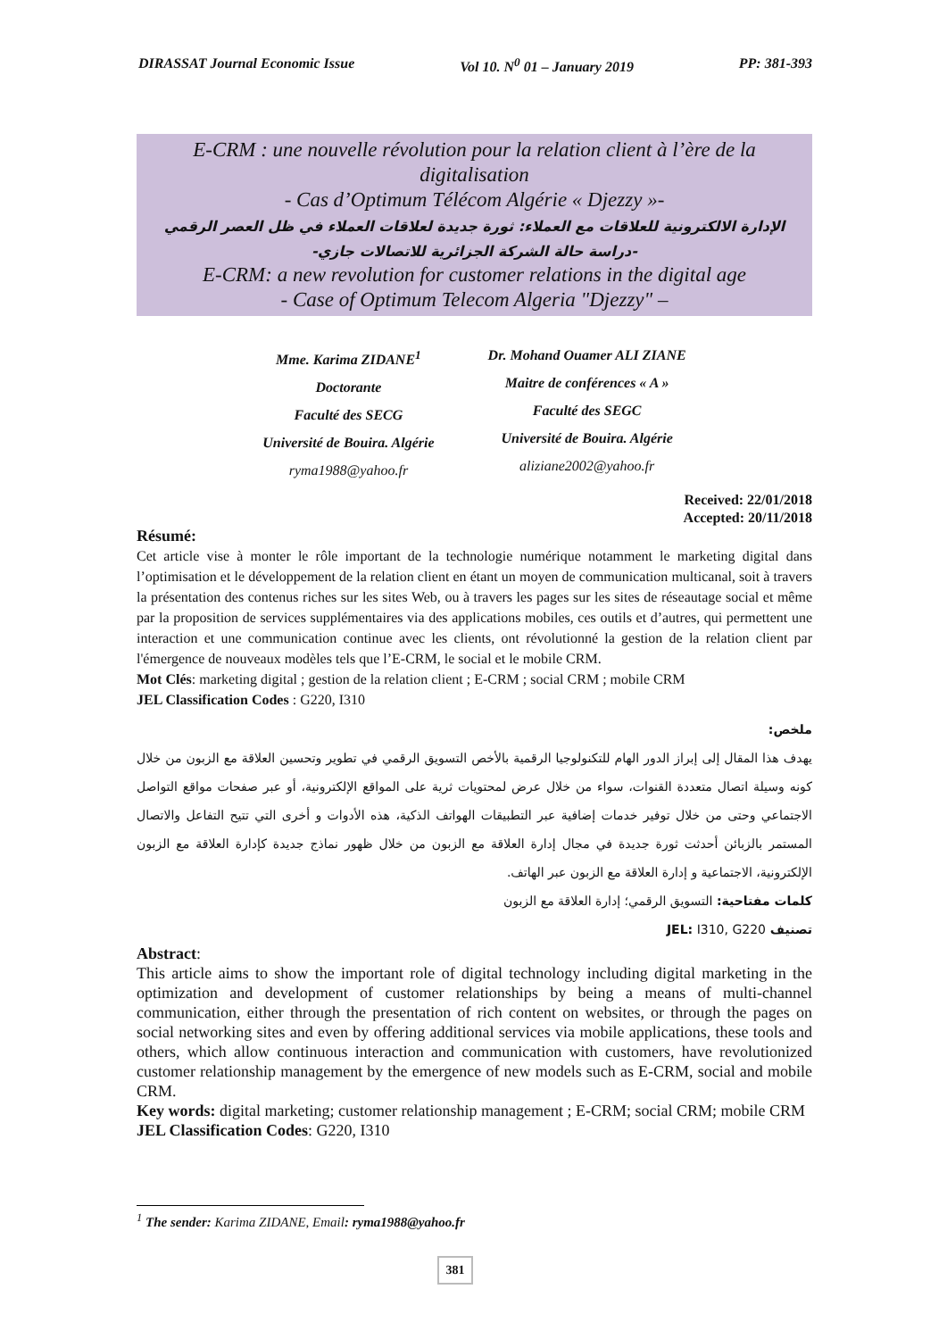DIRASSAT Journal Economic Issue Vol 10. N<sup>0</sup> 01 – January 2019 PP: 381-393
E-CRM : une nouvelle révolution pour la relation client à l’ère de la digitalisation
- Cas d’Optimum Télécom Algérie « Djezzy »-
الإدارة الالكترونية للعلاقات مع العملاء: ثورة جديدة لعلاقات العملاء في ظل العصر الرقمي
-دراسة حالة الشركة الجزائرية للاتصالات جازي-
E-CRM: a new revolution for customer relations in the digital age
- Case of Optimum Telecom Algeria "Djezzy" –
Mme. Karima ZIDANE<sup>1</sup>
Doctorante
Faculté des SECG
Université de Bouira. Algérie
ryma1988@yahoo.fr
Dr. Mohand Ouamer ALI ZIANE
Maitre de conférences « A »
Faculté des SEGC
Université de Bouira. Algérie
aliziane2002@yahoo.fr
Received: 22/01/2018
Accepted: 20/11/2018
Résumé:
Cet article vise à monter le rôle important de la technologie numérique notamment le marketing digital dans l’optimisation et le développement de la relation client en étant un moyen de communication multicanal, soit à travers la présentation des contenus riches sur les sites Web, ou à travers les pages sur les sites de réseautage social et même par la proposition de services supplémentaires via des applications mobiles, ces outils et d’autres, qui permettent une interaction et une communication continue avec les clients, ont révolutionné la gestion de la relation client par l'émergence de nouveaux modèles tels que l’E-CRM, le social et le mobile CRM.
Mot Clés: marketing digital ; gestion de la relation client ; E-CRM ; social CRM ; mobile CRM
JEL Classification Codes : G220, I310
ملخص:
يهدف هذا المقال إلى إبراز الدور الهام للتكنولوجيا الرقمية بالأخص التسويق الرقمي في تطوير وتحسين العلاقة مع الزبون من خلال كونه وسيلة اتصال متعددة القنوات، سواء من خلال عرض لمحتويات ثرية على المواقع الإلكترونية، أو عبر صفحات مواقع التواصل الاجتماعي وحتى من خلال توفير خدمات إضافية عبر التطبيقات الهواتف الذكية، هذه الأدوات و أخرى التي تتيح التفاعل والاتصال المستمر بالزبائن أحدثت ثورة جديدة في مجال إدارة العلاقة مع الزبون من خلال ظهور نماذج جديدة كإدارة العلاقة مع الزبون الإلكترونية، الاجتماعية و إدارة العلاقة مع الزبون عبر الهاتف.
كلمات مفتاحية: التسويق الرقمي؛ إدارة العلاقة مع الزبون
تصنيف JEL: I310, G220
Abstract:
This article aims to show the important role of digital technology including digital marketing in the optimization and development of customer relationships by being a means of multi-channel communication, either through the presentation of rich content on websites, or through the pages on social networking sites and even by offering additional services via mobile applications, these tools and others, which allow continuous interaction and communication with customers, have revolutionized customer relationship management by the emergence of new models such as E-CRM, social and mobile CRM.
Key words: digital marketing; customer relationship management ; E-CRM; social CRM; mobile CRM
JEL Classification Codes: G220, I310
<sup>1</sup> The sender: Karima ZIDANE, Email: ryma1988@yahoo.fr
381